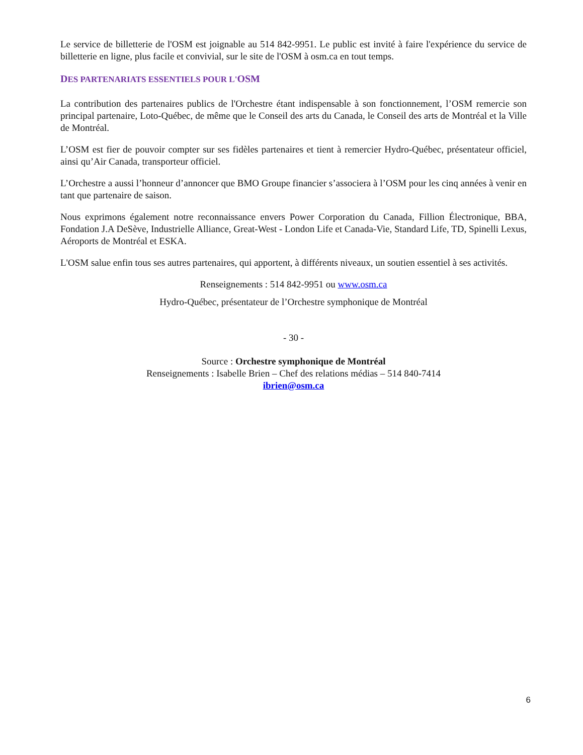Le service de billetterie de l'OSM est joignable au 514 842-9951. Le public est invité à faire l'expérience du service de billetterie en ligne, plus facile et convivial, sur le site de l'OSM à osm.ca en tout temps.
DES PARTENARIATS ESSENTIELS POUR L'OSM
La contribution des partenaires publics de l'Orchestre étant indispensable à son fonctionnement, l’OSM remercie son principal partenaire, Loto-Québec, de même que le Conseil des arts du Canada, le Conseil des arts de Montréal et la Ville de Montréal.
L’OSM est fier de pouvoir compter sur ses fidèles partenaires et tient à remercier Hydro-Québec, présentateur officiel, ainsi qu’Air Canada, transporteur officiel.
L’Orchestre a aussi l’honneur d’annoncer que BMO Groupe financier s’associera à l’OSM pour les cinq années à venir en tant que partenaire de saison.
Nous exprimons également notre reconnaissance envers Power Corporation du Canada, Fillion Électronique, BBA, Fondation J.A DeSève, Industrielle Alliance, Great-West - London Life et Canada-Vie, Standard Life, TD, Spinelli Lexus, Aéroports de Montréal et ESKA.
L'OSM salue enfin tous ses autres partenaires, qui apportent, à différents niveaux, un soutien essentiel à ses activités.
Renseignements : 514 842-9951 ou www.osm.ca
Hydro-Québec, présentateur de l’Orchestre symphonique de Montréal
- 30 -
Source : Orchestre symphonique de Montréal
Renseignements : Isabelle Brien – Chef des relations médias – 514 840-7414
ibrien@osm.ca
6